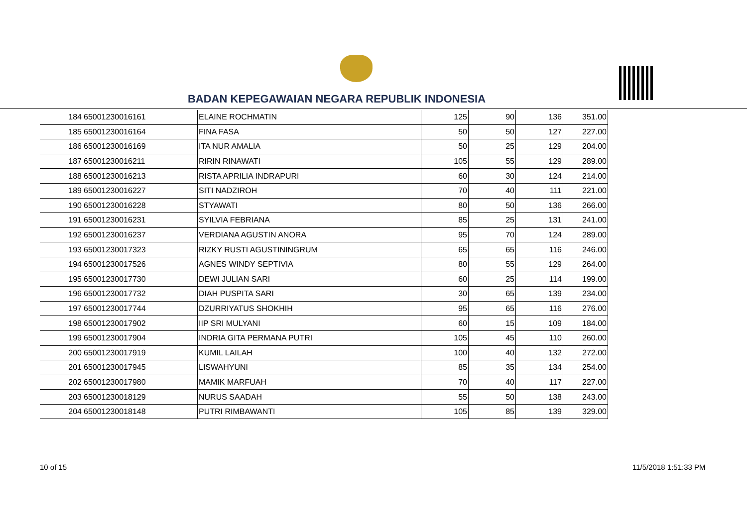BADAN KEPEGAWAIAN NEGARA REPUBLIK INDONESIA
| 184 | 65001230016161 | ELAINE ROCHMATIN | 125 | 90 | 136 | 351.00 |
| 185 | 65001230016164 | FINA FASA | 50 | 50 | 127 | 227.00 |
| 186 | 65001230016169 | ITA NUR AMALIA | 50 | 25 | 129 | 204.00 |
| 187 | 65001230016211 | RIRIN RINAWATI | 105 | 55 | 129 | 289.00 |
| 188 | 65001230016213 | RISTA APRILIA INDRAPURI | 60 | 30 | 124 | 214.00 |
| 189 | 65001230016227 | SITI NADZIROH | 70 | 40 | 111 | 221.00 |
| 190 | 65001230016228 | STYAWATI | 80 | 50 | 136 | 266.00 |
| 191 | 65001230016231 | SYILVIA FEBRIANA | 85 | 25 | 131 | 241.00 |
| 192 | 65001230016237 | VERDIANA AGUSTIN ANORA | 95 | 70 | 124 | 289.00 |
| 193 | 65001230017323 | RIZKY RUSTI AGUSTININGRUM | 65 | 65 | 116 | 246.00 |
| 194 | 65001230017526 | AGNES WINDY SEPTIVIA | 80 | 55 | 129 | 264.00 |
| 195 | 65001230017730 | DEWI JULIAN SARI | 60 | 25 | 114 | 199.00 |
| 196 | 65001230017732 | DIAH PUSPITA SARI | 30 | 65 | 139 | 234.00 |
| 197 | 65001230017744 | DZURRIYATUS SHOKHIH | 95 | 65 | 116 | 276.00 |
| 198 | 65001230017902 | IIP SRI MULYANI | 60 | 15 | 109 | 184.00 |
| 199 | 65001230017904 | INDRIA GITA PERMANA PUTRI | 105 | 45 | 110 | 260.00 |
| 200 | 65001230017919 | KUMIL LAILAH | 100 | 40 | 132 | 272.00 |
| 201 | 65001230017945 | LISWAHYUNI | 85 | 35 | 134 | 254.00 |
| 202 | 65001230017980 | MAMIK MARFUAH | 70 | 40 | 117 | 227.00 |
| 203 | 65001230018129 | NURUS SAADAH | 55 | 50 | 138 | 243.00 |
| 204 | 65001230018148 | PUTRI RIMBAWANTI | 105 | 85 | 139 | 329.00 |
10 of 15 11/5/2018 1:51:33 PM